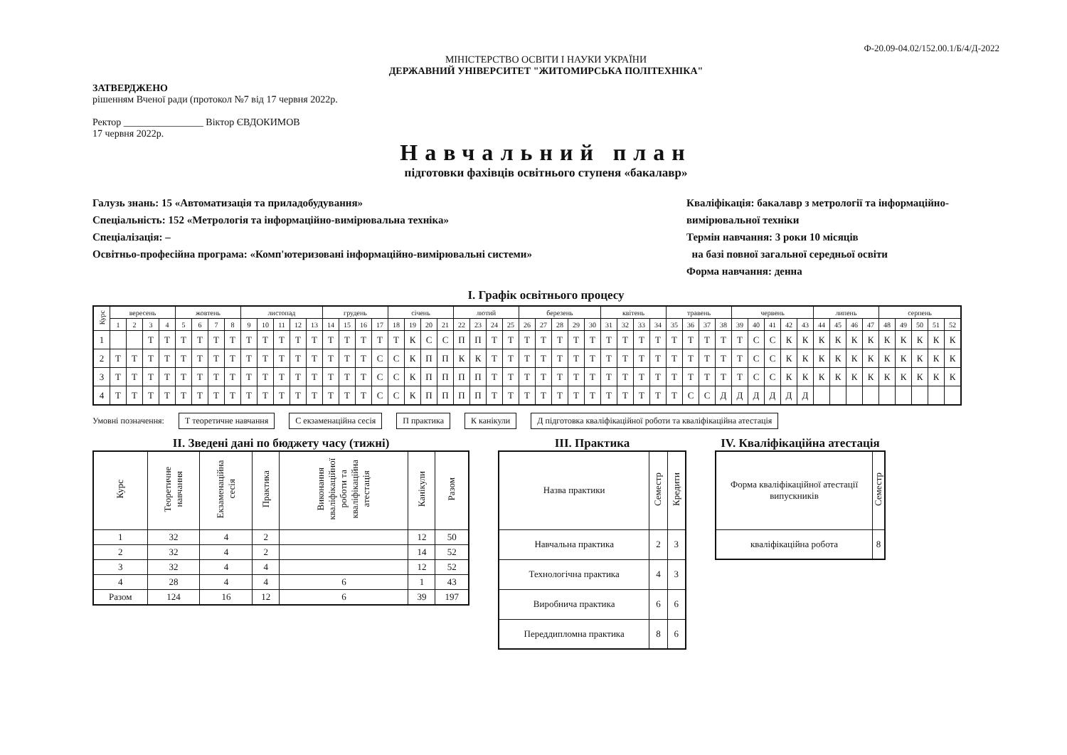Ф-20.09-04.02/152.00.1/Б/4/Д-2022
МІНІСТЕРСТВО ОСВІТИ І НАУКИ УКРАЇНИ
ДЕРЖАВНИЙ УНІВЕРСИТЕТ "ЖИТОМИРСЬКА ПОЛІТЕХНІКА"
ЗАТВЕРДЖЕНО
рішенням Вченої ради (протокол №7 від 17 червня 2022р.
Ректор ________________ Віктор ЄВДОКИМОВ
17 червня 2022р.
Навчальний план
підготовки фахівців освітнього ступеня «бакалавр»
Галузь знань: 15 «Автоматизація та приладобудування»
Спеціальність: 152 «Метрологія та інформаційно-вимірювальна техніка»
Спеціалізація: –
Освітньо-професійна програма: «Комп'ютеризовані інформаційно-вимірювальні системи»
Кваліфікація: бакалавр з метрології та інформаційно-вимірювальної техніки
Термін навчання: 3 роки 10 місяців
на базі повної загальної середньої освіти
Форма навчання: денна
I. Графік освітнього процесу
| Курс | вересень | | | | жовтень | | | | листопад | | | | | грудень | | | | січень | | | | лютий | | | | березень | | | | | квітень | | | | травень | | | | червень | | | | | липень | | | | серпень | | | | |
| --- | --- | --- | --- | --- | --- | --- | --- | --- | --- | --- | --- | --- | --- | --- | --- | --- | --- | --- | --- | --- | --- | --- | --- | --- | --- | --- | --- | --- | --- | --- | --- | --- | --- | --- | --- | --- | --- | --- | --- | --- | --- | --- | --- | --- | --- | --- | --- | --- | --- | --- | --- | --- |
| | 1 | 2 | 3 | 4 | 5 | 6 | 7 | 8 | 9 | 10 | 11 | 12 | 13 | 14 | 15 | 16 | 17 | 18 | 19 | 20 | 21 | 22 | 23 | 24 | 25 | 26 | 27 | 28 | 29 | 30 | 31 | 32 | 33 | 34 | 35 | 36 | 37 | 38 | 39 | 40 | 41 | 42 | 43 | 44 | 45 | 46 | 47 | 48 | 49 | 50 | 51 | 52 |
| 1 | | | Т | Т | Т | Т | Т | Т | Т | Т | Т | Т | Т | Т | Т | Т | Т | Т | К | С | С | П | П | Т | Т | Т | Т | Т | Т | Т | Т | Т | Т | Т | Т | Т | Т | Т | Т | С | С | К | К | К | К | К | К | К | К | К | К | К |
| 2 | Т | Т | Т | Т | Т | Т | Т | Т | Т | Т | Т | Т | Т | Т | Т | Т | С | С | К | П | П | К | К | Т | Т | Т | Т | Т | Т | Т | Т | Т | Т | Т | Т | Т | Т | Т | Т | С | С | К | К | К | К | К | К | К | К | К | К | К |
| 3 | Т | Т | Т | Т | Т | Т | Т | Т | Т | Т | Т | Т | Т | Т | Т | Т | С | С | К | П | П | П | П | Т | Т | Т | Т | Т | Т | Т | Т | Т | Т | Т | Т | Т | Т | Т | Т | С | С | К | К | К | К | К | К | К | К | К | К | К |
| 4 | Т | Т | Т | Т | Т | Т | Т | Т | Т | Т | Т | Т | Т | Т | Т | Т | С | С | К | П | П | П | П | Т | Т | Т | Т | Т | Т | Т | Т | Т | Т | Т | Т | С | С | Д | Д | Д | Д | Д | Д | | | | | | | | | |
Умовні позначення: Т теоретичне навчання С екзаменаційна сесія П практика К канікули Д підготовка кваліфікаційної роботи та кваліфікаційна атестація
II. Зведені дані по бюджету часу (тижні)
| Курс | Теоретичне навчання | Екзаменаційна сесія | Практика | Виконання кваліфікаційної роботи та кваліфікаційна атестація | Канікули | Разом |
| --- | --- | --- | --- | --- | --- | --- |
| 1 | 32 | 4 | 2 | | 12 | 50 |
| 2 | 32 | 4 | 2 | | 14 | 52 |
| 3 | 32 | 4 | 4 | | 12 | 52 |
| 4 | 28 | 4 | 4 | 6 | 1 | 43 |
| Разом | 124 | 16 | 12 | 6 | 39 | 197 |
III. Практика
| Назва практики | Семестр | Кредити |
| --- | --- | --- |
| Навчальна практика | 2 | 3 |
| Технологічна практика | 4 | 3 |
| Виробнича практика | 6 | 6 |
| Переддипломна практика | 8 | 6 |
IV. Кваліфікаційна атестація
| Форма кваліфікаційної атестації випускників | Семестр |
| --- | --- |
| кваліфікаційна робота | 8 |